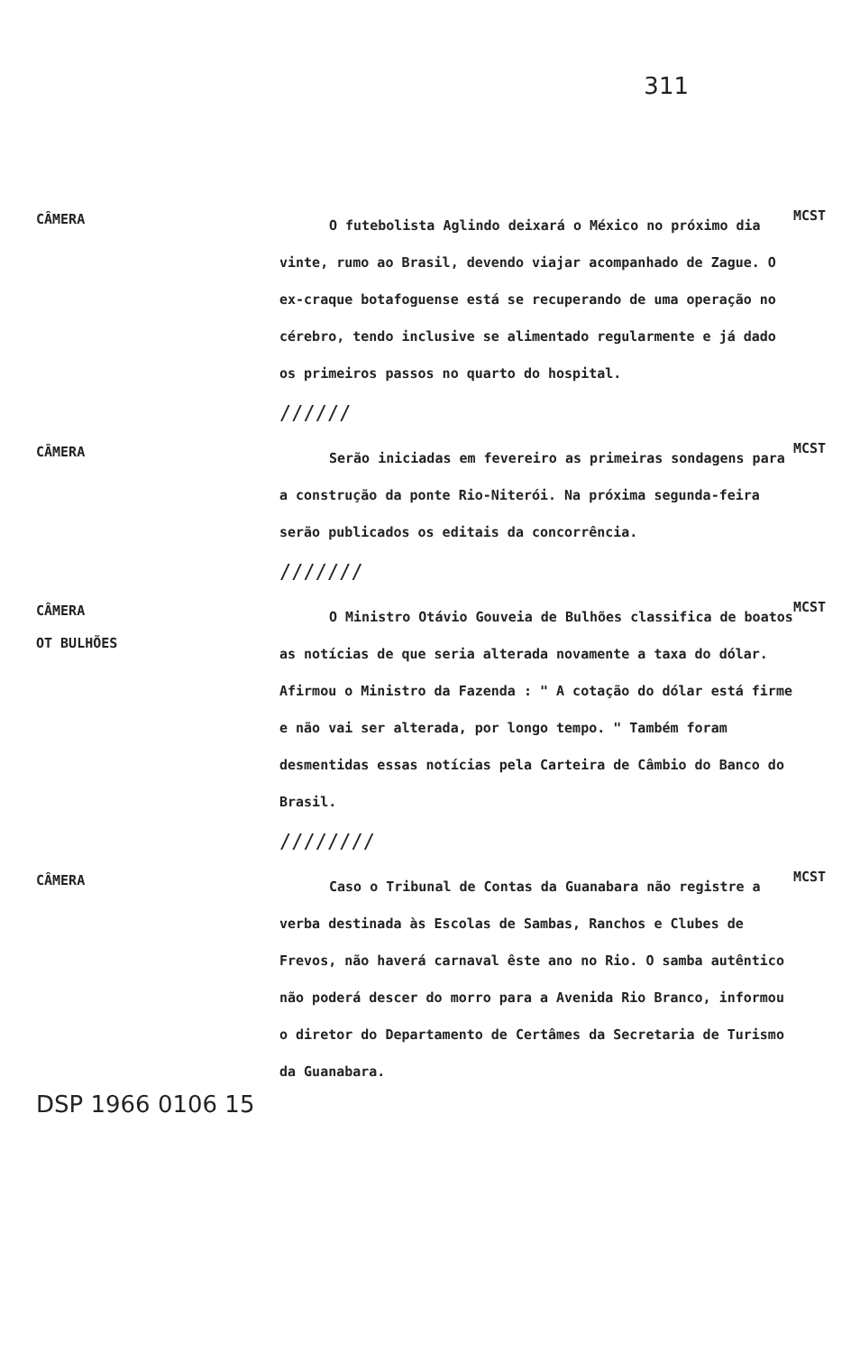311
CÂMERA
O futebolista Aglindo deixará o México no próximo dia vinte, rumo ao Brasil, devendo viajar acompanhado de Zague. O ex-craque botafoguense está se recuperando de uma operação no cérebro, tendo inclusive se alimentado regularmente e já dado os primeiros passos no quarto do hospital.
//////
MCST
CÂMERA
Serão iniciadas em fevereiro as primeiras sondagens para a construção da ponte Rio-Niterói. Na próxima segunda-feira serão publicados os editais da concorrência.
///////
MCST
CÂMERA
OT BULHÕES
O Ministro Otávio Gouveia de Bulhões classifica de boatos as notícias de que seria alterada novamente a taxa do dólar. Afirmou o Ministro da Fazenda : " A cotação do dólar está firme e não vai ser alterada, por longo tempo. " Também foram desmentidas essas notícias pela Carteira de Câmbio do Banco do Brasil.
////////
MCST
CÂMERA
Caso o Tribunal de Contas da Guanabara não registre a verba destinada às Escolas de Sambas, Ranchos e Clubes de Frevos, não haverá carnaval êste ano no Rio. O samba autêntico não poderá descer do morro para a Avenida Rio Branco, informou o diretor do Departamento de Certâmes da Secretaria de Turismo da Guanabara.
MCST
DSP 1966 0106 15